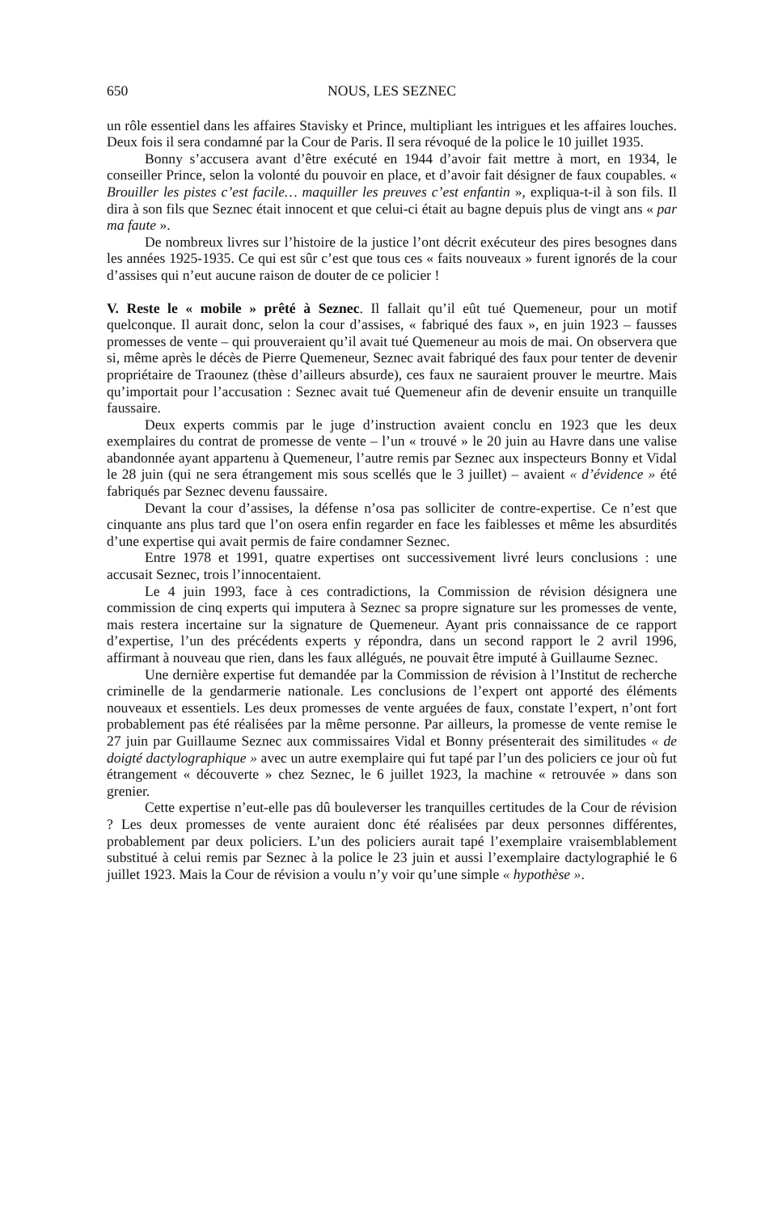650 NOUS, LES SEZNEC
un rôle essentiel dans les affaires Stavisky et Prince, multipliant les intrigues et les affaires louches. Deux fois il sera condamné par la Cour de Paris. Il sera révoqué de la police le 10 juillet 1935.
Bonny s’accusera avant d’être exécuté en 1944 d’avoir fait mettre à mort, en 1934, le conseiller Prince, selon la volonté du pouvoir en place, et d’avoir fait désigner de faux coupables. « Brouiller les pistes c’est facile… maquiller les preuves c’est enfantin », expliqua-t-il à son fils. Il dira à son fils que Seznec était innocent et que celui-ci était au bagne depuis plus de vingt ans « par ma faute ».
De nombreux livres sur l’histoire de la justice l’ont décrit exécuteur des pires besognes dans les années 1925-1935. Ce qui est sûr c’est que tous ces « faits nouveaux » furent ignorés de la cour d’assises qui n’eut aucune raison de douter de ce policier !
V. Reste le « mobile » prêté à Seznec. Il fallait qu’il eût tué Quemeneur, pour un motif quelconque. Il aurait donc, selon la cour d’assises, « fabriqué des faux », en juin 1923 – fausses promesses de vente – qui prouveraient qu’il avait tué Quemeneur au mois de mai. On observera que si, même après le décès de Pierre Quemeneur, Seznec avait fabriqué des faux pour tenter de devenir propriétaire de Traounez (thèse d’ailleurs absurde), ces faux ne sauraient prouver le meurtre. Mais qu’importait pour l’accusation : Seznec avait tué Quemeneur afin de devenir ensuite un tranquille faussaire.
Deux experts commis par le juge d’instruction avaient conclu en 1923 que les deux exemplaires du contrat de promesse de vente – l’un « trouvé » le 20 juin au Havre dans une valise abandonnée ayant appartenu à Quemeneur, l’autre remis par Seznec aux inspecteurs Bonny et Vidal le 28 juin (qui ne sera étrangement mis sous scellés que le 3 juillet) – avaient « d’évidence » été fabriqués par Seznec devenu faussaire.
Devant la cour d’assises, la défense n’osa pas solliciter de contre-expertise. Ce n’est que cinquante ans plus tard que l’on osera enfin regarder en face les faiblesses et même les absurdités d’une expertise qui avait permis de faire condamner Seznec.
Entre 1978 et 1991, quatre expertises ont successivement livré leurs conclusions : une accusait Seznec, trois l’innocentaient.
Le 4 juin 1993, face à ces contradictions, la Commission de révision désignera une commission de cinq experts qui imputera à Seznec sa propre signature sur les promesses de vente, mais restera incertaine sur la signature de Quemeneur. Ayant pris connaissance de ce rapport d’expertise, l’un des précédents experts y répondra, dans un second rapport le 2 avril 1996, affirmant à nouveau que rien, dans les faux allégués, ne pouvait être imputé à Guillaume Seznec.
Une dernière expertise fut demandée par la Commission de révision à l’Institut de recherche criminelle de la gendarmerie nationale. Les conclusions de l’expert ont apporté des éléments nouveaux et essentiels. Les deux promesses de vente arguées de faux, constate l’expert, n’ont fort probablement pas été réalisées par la même personne. Par ailleurs, la promesse de vente remise le 27 juin par Guillaume Seznec aux commissaires Vidal et Bonny présenterait des similitudes « de doigté dactylographique » avec un autre exemplaire qui fut tapé par l’un des policiers ce jour où fut étrangement « découverte » chez Seznec, le 6 juillet 1923, la machine « retrouvée » dans son grenier.
Cette expertise n’eut-elle pas dû bouleverser les tranquilles certitudes de la Cour de révision ? Les deux promesses de vente auraient donc été réalisées par deux personnes différentes, probablement par deux policiers. L’un des policiers aurait tapé l’exemplaire vraisemblablement substitué à celui remis par Seznec à la police le 23 juin et aussi l’exemplaire dactylographié le 6 juillet 1923. Mais la Cour de révision a voulu n’y voir qu’une simple « hypothèse ».